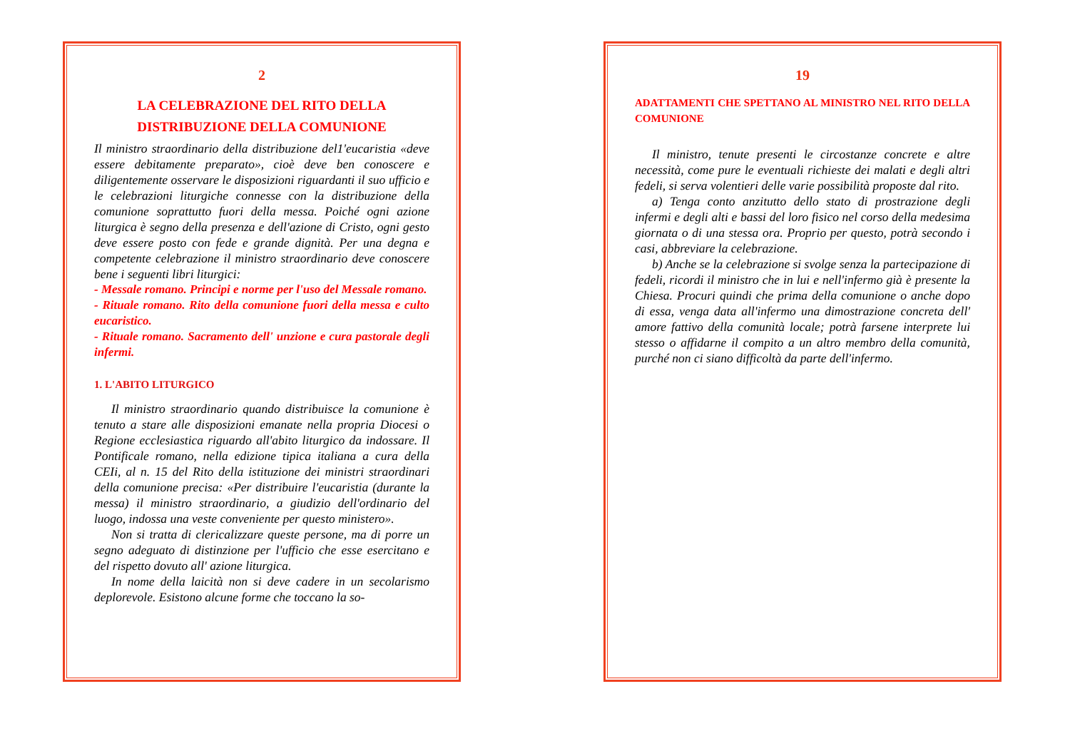2
LA CELEBRAZIONE DEL RITO DELLA
DISTRIBUZIONE DELLA COMUNIONE
Il ministro straordinario della distribuzione del1'eucaristia «deve essere debitamente preparato», cioè deve ben conoscere e diligentemente osservare le disposizioni riguardanti il suo ufficio e le celebrazioni liturgiche connesse con la distribuzione della comunione soprattutto fuori della messa. Poiché ogni azione liturgica è segno della presenza e dell'azione di Cristo, ogni gesto deve essere posto con fede e grande dignità. Per una degna e competente celebrazione il ministro straordinario deve conoscere bene i seguenti libri liturgici:
- Messale romano. Principi e norme per l'uso del Messale romano.
- Rituale romano. Rito della comunione fuori della messa e culto eucaristico.
- Rituale romano. Sacramento dell' unzione e cura pastorale degli infermi.
1. L'ABITO LITURGICO
Il ministro straordinario quando distribuisce la comunione è tenuto a stare alle disposizioni emanate nella propria Diocesi o Regione ecclesiastica riguardo all'abito liturgico da indossare. Il Pontificale romano, nella edizione tipica italiana a cura della CEIi, al n. 15 del Rito della istituzione dei ministri straordinari della comunione precisa: «Per distribuire l'eucaristia (durante la messa) il ministro straordinario, a giudizio dell'ordinario del luogo, indossa una veste conveniente per questo ministero».
Non si tratta di clericalizzare queste persone, ma di porre un segno adeguato di distinzione per l'ufficio che esse esercitano e del rispetto dovuto all' azione liturgica.
In nome della laicità non si deve cadere in un secolarismo deplorevole. Esistono alcune forme che toccano la so-
19
ADATTAMENTI CHE SPETTANO AL MINISTRO NEL RITO DELLA COMUNIONE
Il ministro, tenute presenti le circostanze concrete e altre necessità, come pure le eventuali richieste dei malati e degli altri fedeli, si serva volentieri delle varie possibilità proposte dal rito.
a) Tenga conto anzitutto dello stato di prostrazione degli infermi e degli alti e bassi del loro fisico nel corso della medesima giornata o di una stessa ora. Proprio per questo, potrà secondo i casi, abbreviare la celebrazione.
b) Anche se la celebrazione si svolge senza la partecipazione di fedeli, ricordi il ministro che in lui e nell'infermo già è presente la Chiesa. Procuri quindi che prima della comunione o anche dopo di essa, venga data all'infermo una dimostrazione concreta dell' amore fattivo della comunità locale; potrà farsene interprete lui stesso o affidarne il compito a un altro membro della comunità, purché non ci siano difficoltà da parte dell'infermo.